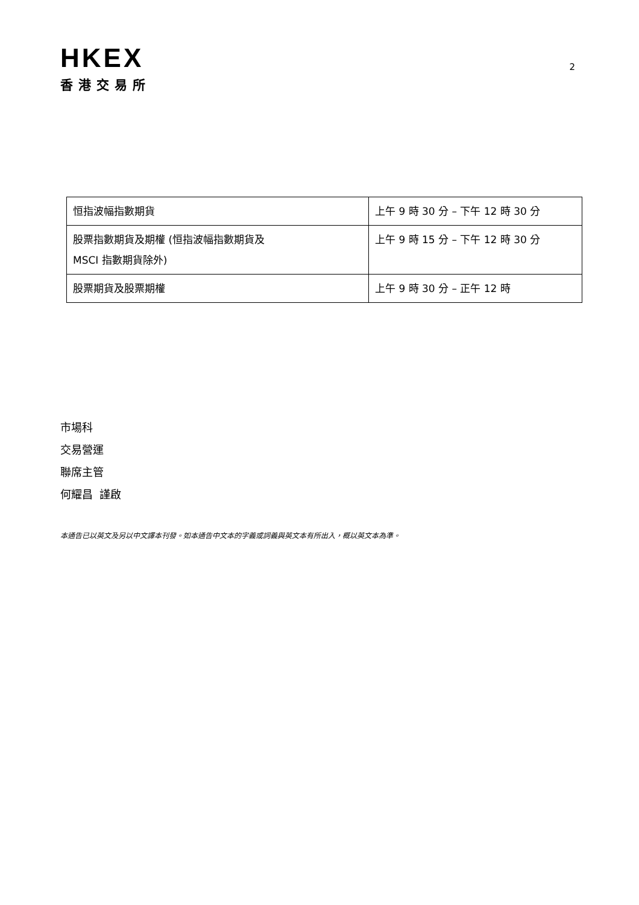HKEX
香港交易所
2
| 恒指波幅指數期貨 | 上午 9 時 30 分 – 下午 12 時 30 分 |
| 股票指數期貨及期權 (恒指波幅指數期貨及 MSCI 指數期貨除外) | 上午 9 時 15 分 – 下午 12 時 30 分 |
| 股票期貨及股票期權 | 上午 9 時 30 分 – 正午 12 時 |
市場科
交易營運
聯席主管
何耀昌 謹啟
本通告已以英文及另以中文譯本刊發。如本通告中文本的字義或詞義與英文本有所出入，概以英文本為準。